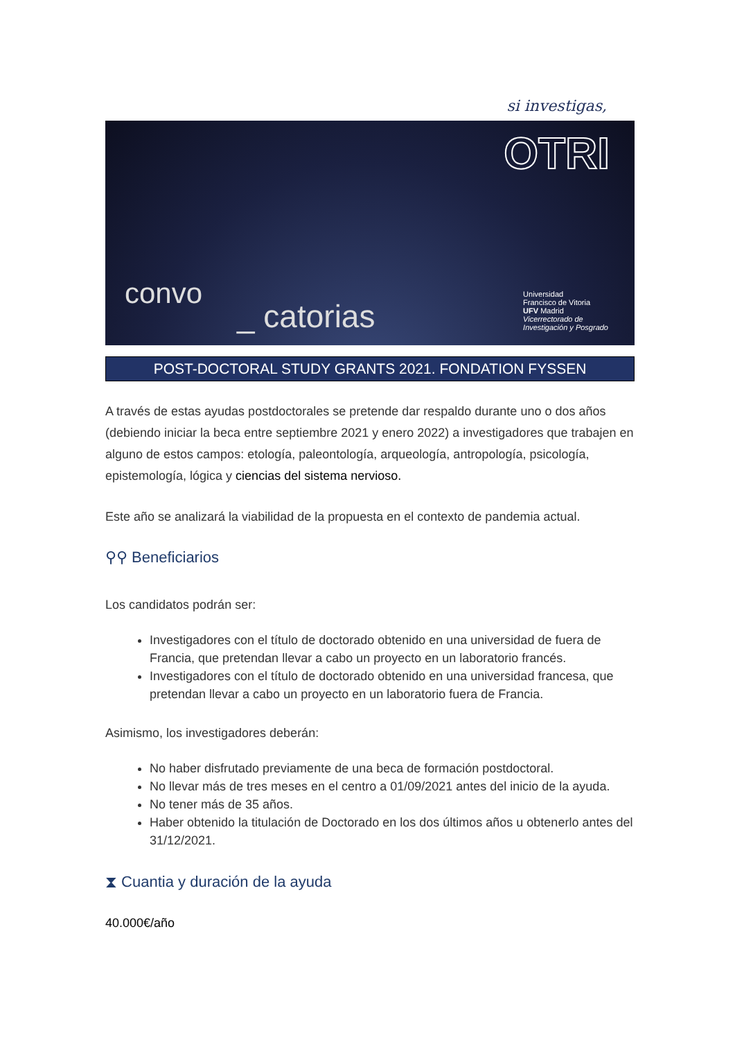si investigas,
OTRI
convo
_ catorias
Universidad
Francisco de Vitoria
UFV Madrid
Vicerrectorado de
Investigación y Posgrado
POST-DOCTORAL STUDY GRANTS 2021. FONDATION FYSSEN
A través de estas ayudas postdoctorales se pretende dar respaldo durante uno o dos años (debiendo iniciar la beca entre septiembre 2021 y enero 2022) a investigadores que trabajen en alguno de estos campos: etología, paleontología, arqueología, antropología, psicología, epistemología, lógica y ciencias del sistema nervioso.
Este año se analizará la viabilidad de la propuesta en el contexto de pandemia actual.
⚲⚲ Beneficiarios
Los candidatos podrán ser:
Investigadores con el título de doctorado obtenido en una universidad de fuera de Francia, que pretendan llevar a cabo un proyecto en un laboratorio francés.
Investigadores con el título de doctorado obtenido en una universidad francesa, que pretendan llevar a cabo un proyecto en un laboratorio fuera de Francia.
Asimismo, los investigadores deberán:
No haber disfrutado previamente de una beca de formación postdoctoral.
No llevar más de tres meses en el centro a 01/09/2021 antes del inicio de la ayuda.
No tener más de 35 años.
Haber obtenido la titulación de Doctorado en los dos últimos años u obtenerlo antes del 31/12/2021.
⧗ Cuantia y duración de la ayuda
40.000€/año